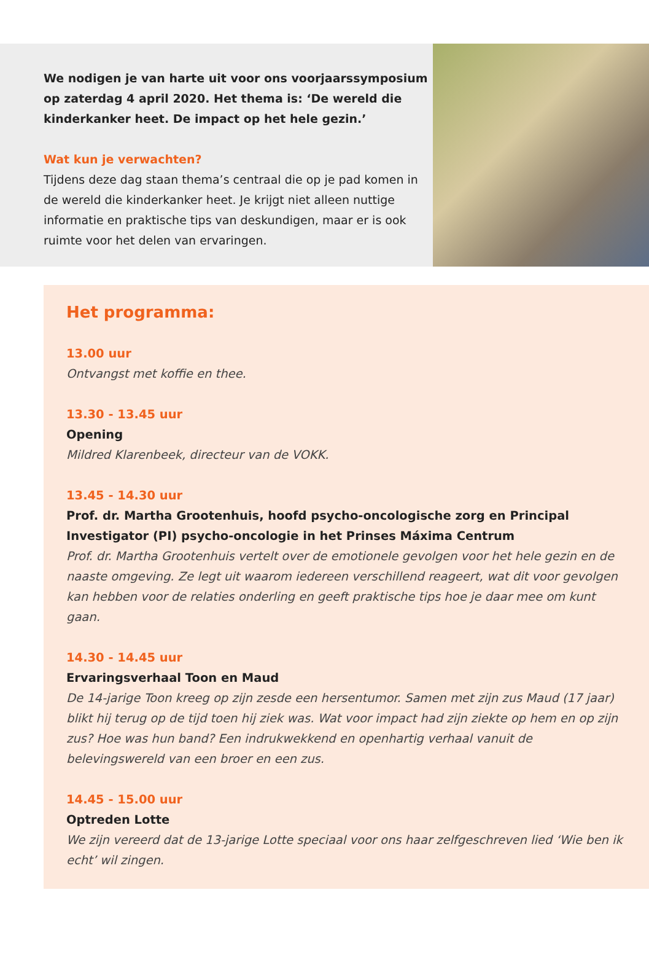We nodigen je van harte uit voor ons voorjaarssymposium op zaterdag 4 april 2020. Het thema is: ‘De wereld die kinderkanker heet. De impact op het hele gezin.’
Wat kun je verwachten?
Tijdens deze dag staan thema’s centraal die op je pad komen in de wereld die kinderkanker heet. Je krijgt niet alleen nuttige informatie en praktische tips van deskundigen, maar er is ook ruimte voor het delen van ervaringen.
Het programma:
13.00 uur
Ontvangst met koffie en thee.
13.30 - 13.45 uur
Opening
Mildred Klarenbeek, directeur van de VOKK.
13.45 - 14.30 uur
Prof. dr. Martha Grootenhuis, hoofd psycho-oncologische zorg en Principal Investigator (PI) psycho-oncologie in het Prinses Máxima Centrum
Prof. dr. Martha Grootenhuis vertelt over de emotionele gevolgen voor het hele gezin en de naaste omgeving. Ze legt uit waarom iedereen verschillend reageert, wat dit voor gevolgen kan hebben voor de relaties onderling en geeft praktische tips hoe je daar mee om kunt gaan.
14.30 - 14.45 uur
Ervaringsverhaal Toon en Maud
De 14-jarige Toon kreeg op zijn zesde een hersentumor. Samen met zijn zus Maud (17 jaar) blikt hij terug op de tijd toen hij ziek was. Wat voor impact had zijn ziekte op hem en op zijn zus? Hoe was hun band? Een indrukwekkend en openhartig verhaal vanuit de belevingswereld van een broer en een zus.
14.45 - 15.00 uur
Optreden Lotte
We zijn vereerd dat de 13-jarige Lotte speciaal voor ons haar zelfgeschreven lied ‘Wie ben ik echt’ wil zingen.